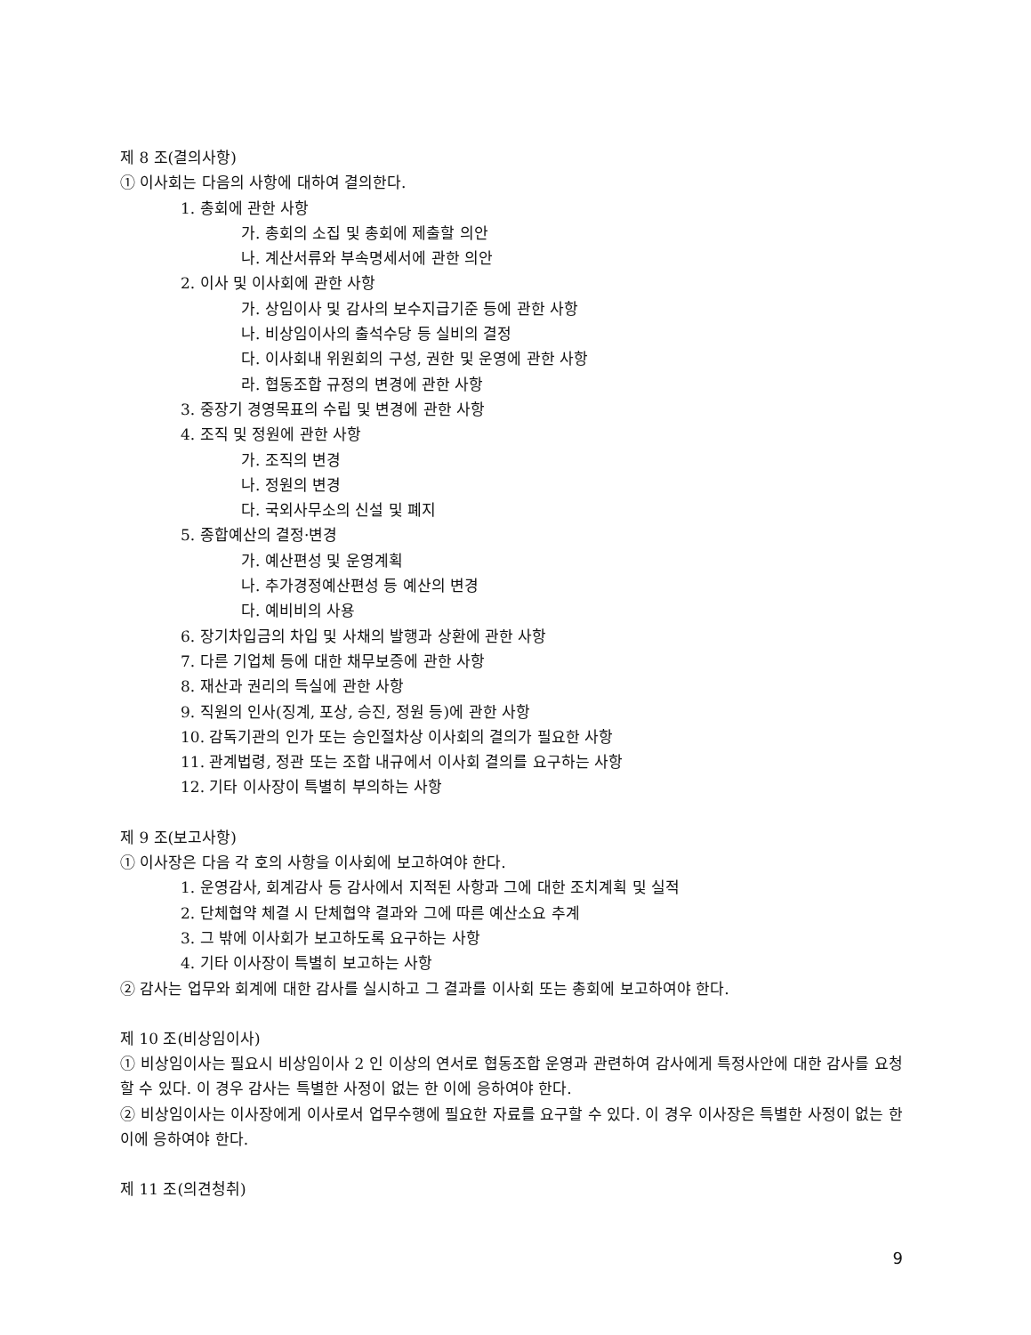제 8 조(결의사항)
① 이사회는 다음의 사항에 대하여 결의한다.
1. 총회에 관한 사항
가. 총회의 소집 및 총회에 제출할 의안
나. 계산서류와 부속명세서에 관한 의안
2. 이사 및 이사회에 관한 사항
가. 상임이사 및 감사의 보수지급기준 등에 관한 사항
나. 비상임이사의 출석수당 등 실비의 결정
다. 이사회내 위원회의 구성, 권한 및 운영에 관한 사항
라. 협동조합 규정의 변경에 관한 사항
3. 중장기 경영목표의 수립 및 변경에 관한 사항
4. 조직 및 정원에 관한 사항
가. 조직의 변경
나. 정원의 변경
다. 국외사무소의 신설 및 폐지
5. 종합예산의 결정·변경
가. 예산편성 및 운영계획
나. 추가경정예산편성 등 예산의 변경
다. 예비비의 사용
6. 장기차입금의 차입 및 사채의 발행과 상환에 관한 사항
7. 다른 기업체 등에 대한 채무보증에 관한 사항
8. 재산과 권리의 득실에 관한 사항
9. 직원의 인사(징계, 포상, 승진, 정원 등)에 관한 사항
10. 감독기관의 인가 또는 승인절차상 이사회의 결의가 필요한 사항
11. 관계법령, 정관 또는 조합 내규에서 이사회 결의를 요구하는 사항
12. 기타 이사장이 특별히 부의하는 사항
제 9 조(보고사항)
① 이사장은 다음 각 호의 사항을 이사회에 보고하여야 한다.
1. 운영감사, 회계감사 등 감사에서 지적된 사항과 그에 대한 조치계획 및 실적
2. 단체협약 체결 시 단체협약 결과와 그에 따른 예산소요 추계
3. 그 밖에 이사회가 보고하도록 요구하는 사항
4. 기타 이사장이 특별히 보고하는 사항
② 감사는 업무와 회계에 대한 감사를 실시하고 그 결과를 이사회 또는 총회에 보고하여야 한다.
제 10 조(비상임이사)
① 비상임이사는 필요시 비상임이사 2 인 이상의 연서로 협동조합 운영과 관련하여 감사에게 특정사안에 대한 감사를 요청할 수 있다. 이 경우 감사는 특별한 사정이 없는 한 이에 응하여야 한다.
② 비상임이사는 이사장에게 이사로서 업무수행에 필요한 자료를 요구할 수 있다. 이 경우 이사장은 특별한 사정이 없는 한 이에 응하여야 한다.
제 11 조(의견청취)
9